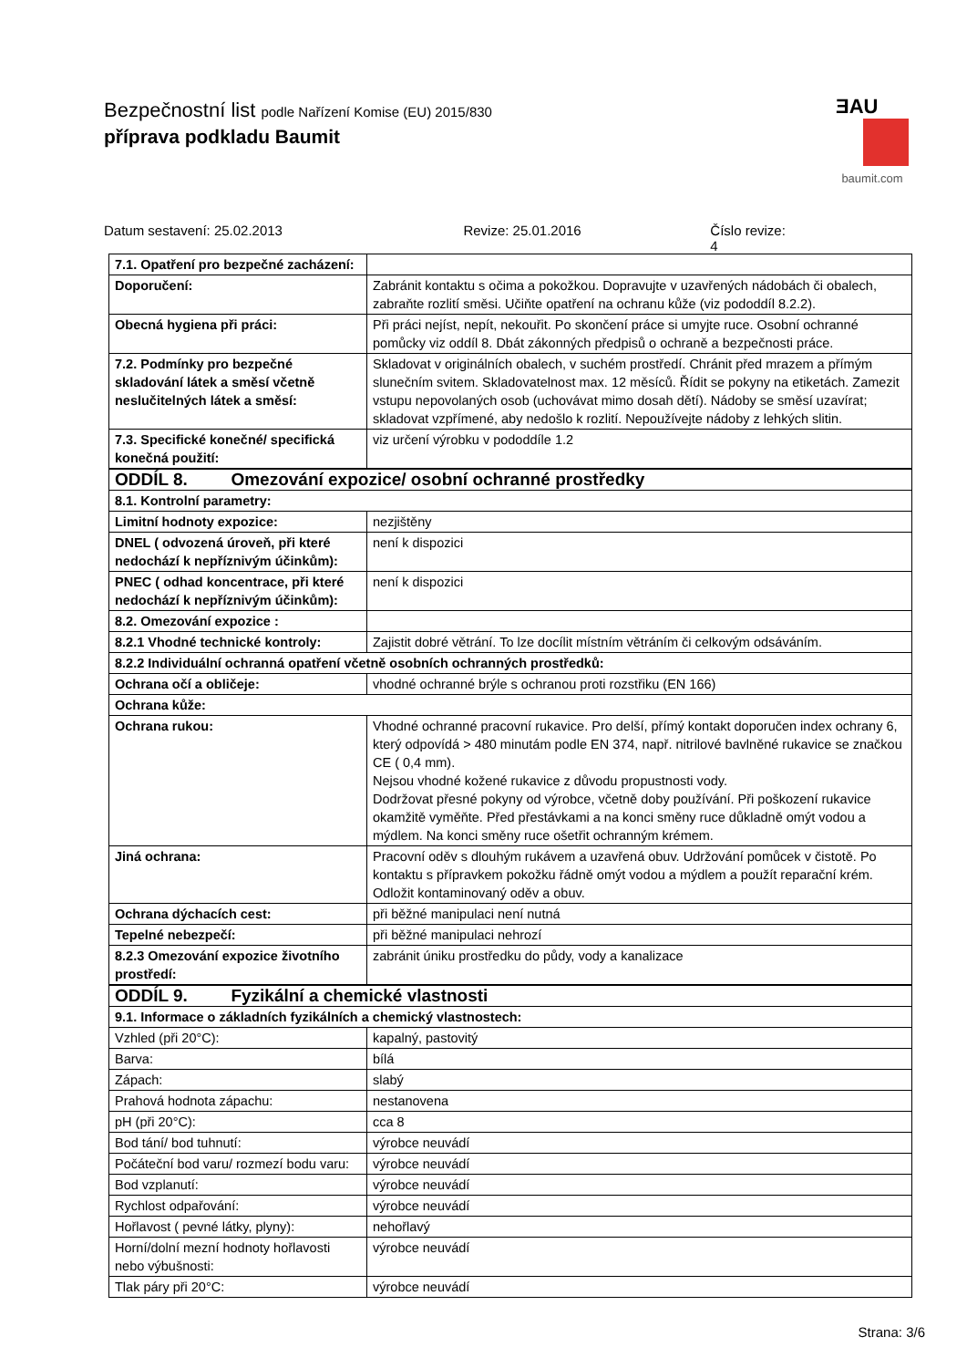Bezpečnostní list podle Nařízení Komise (EU) 2015/830
přípravа podkladu Baumit
ƎAU
baumit.com
Datum sestavení: 25.02.2013 Revize: 25.01.2016 Číslo revize: 4
| 7.1. Opatření pro bezpečné zacházení: | |
| Doporučení: | Zabránit kontaktu s očima a pokožkou. Dopravujte v uzavřených nádobách či obalech, zabraňte rozlití směsi. Učiňte opatření na ochranu kůže (viz pododdíl 8.2.2). |
| Obecná hygiena při práci: | Při práci nejíst, nepít, nekouřit. Po skončení práce si umyjte ruce. Osobní ochranné pomůcky viz oddíl 8. Dbát zákonných předpisů o ochraně a bezpečnosti práce. |
| 7.2. Podmínky pro bezpečné skladování látek a směsí včetně neslučitelných látek a směsí: | Skladovat v originálních obalech, v suchém prostředí. Chránit před mrazem a přímým slunečním svitem. Skladovatelnost max. 12 měsíců. Řídit se pokyny na etiketách. Zamezit vstupu nepovolaných osob (uchovávat mimo dosah dětí). Nádoby se směsí uzavírat; skladovat vzpřímené, aby nedošlo k rozlití. Nepoužívejte nádoby z lehkých slitin. |
| 7.3. Specifické konečné/ specifická konečná použití: | viz určení výrobku v pododdíle 1.2 |
| ODDÍL 8. Omezování expozice/ osobní ochranné prostředky | |
| 8.1. Kontrolní parametry: | |
| Limitní hodnoty expozice: | nezjištěny |
| DNEL ( odvozená úroveň, při které nedochází k nepříznivým účinkům): | není k dispozici |
| PNEC ( odhad koncentrace, při které nedochází k nepříznivým účinkům): | není k dispozici |
| 8.2. Omezování expozice : | |
| 8.2.1 Vhodné technické kontroly: | Zajistit dobré větrání. To lze docílit místním větráním či celkovým odsáváním. |
| 8.2.2 Individuální ochranná opatření včetně osobních ochranných prostředků: | |
| Ochrana očí a obličeje: | vhodné ochranné brýle s ochranou proti rozstřiku (EN 166) |
| Ochrana kůže: | |
| Ochrana rukou: | Vhodné ochranné pracovní rukavice. Pro delší, přímý kontakt doporučen index ochrany 6, který odpovídá > 480 minutám podle EN 374, např. nitrilové bavlněné rukavice se značkou CE ( 0,4 mm). Nejsou vhodné kožené rukavice z důvodu propustnosti vody. Dodržovat přesné pokyny od výrobce, včetně doby používání. Při poškození rukavice okamžitě vyměňte. Před přestávkami a na konci směny ruce důkladně omýt vodou a mýdlem. Na konci směny ruce ošetřit ochranným krémem. |
| Jiná ochrana: | Pracovní oděv s dlouhým rukávem a uzavřená obuv. Udržování pomůcek v čistotě. Po kontaktu s přípravkem pokožku řádně omýt vodou a mýdlem a použít reparační krém. Odložit kontaminovaný oděv a obuv. |
| Ochrana dýchacích cest: | při běžné manipulaci není nutná |
| Tepelné nebezpečí: | při běžné manipulaci nehrozí |
| 8.2.3 Omezování expozice životního prostředí: | zabránit úniku prostředku do půdy, vody a kanalizace |
| ODDÍL 9. Fyzikální a chemické vlastnosti | |
| 9.1. Informace o základních fyzikálních a chemický vlastnostech: | |
| Vzhled (při 20°C): | kapalný, pastovitý |
| Barva: | bílá |
| Zápach: | slabý |
| Prahová hodnota zápachu: | nestanovena |
| pH (při 20°C): | cca 8 |
| Bod tání/ bod tuhnutí: | výrobce neuvádí |
| Počáteční bod varu/ rozmezí bodu varu: | výrobce neuvádí |
| Bod vzplanutí: | výrobce neuvádí |
| Rychlost odpařování: | výrobce neuvádí |
| Hořlavost ( pevné látky, plyny): | nehořlavý |
| Horní/dolní mezní hodnoty hořlavosti nebo výbušnosti: | výrobce neuvádí |
| Tlak páry při 20°C: | výrobce neuvádí |
Strana: 3/6